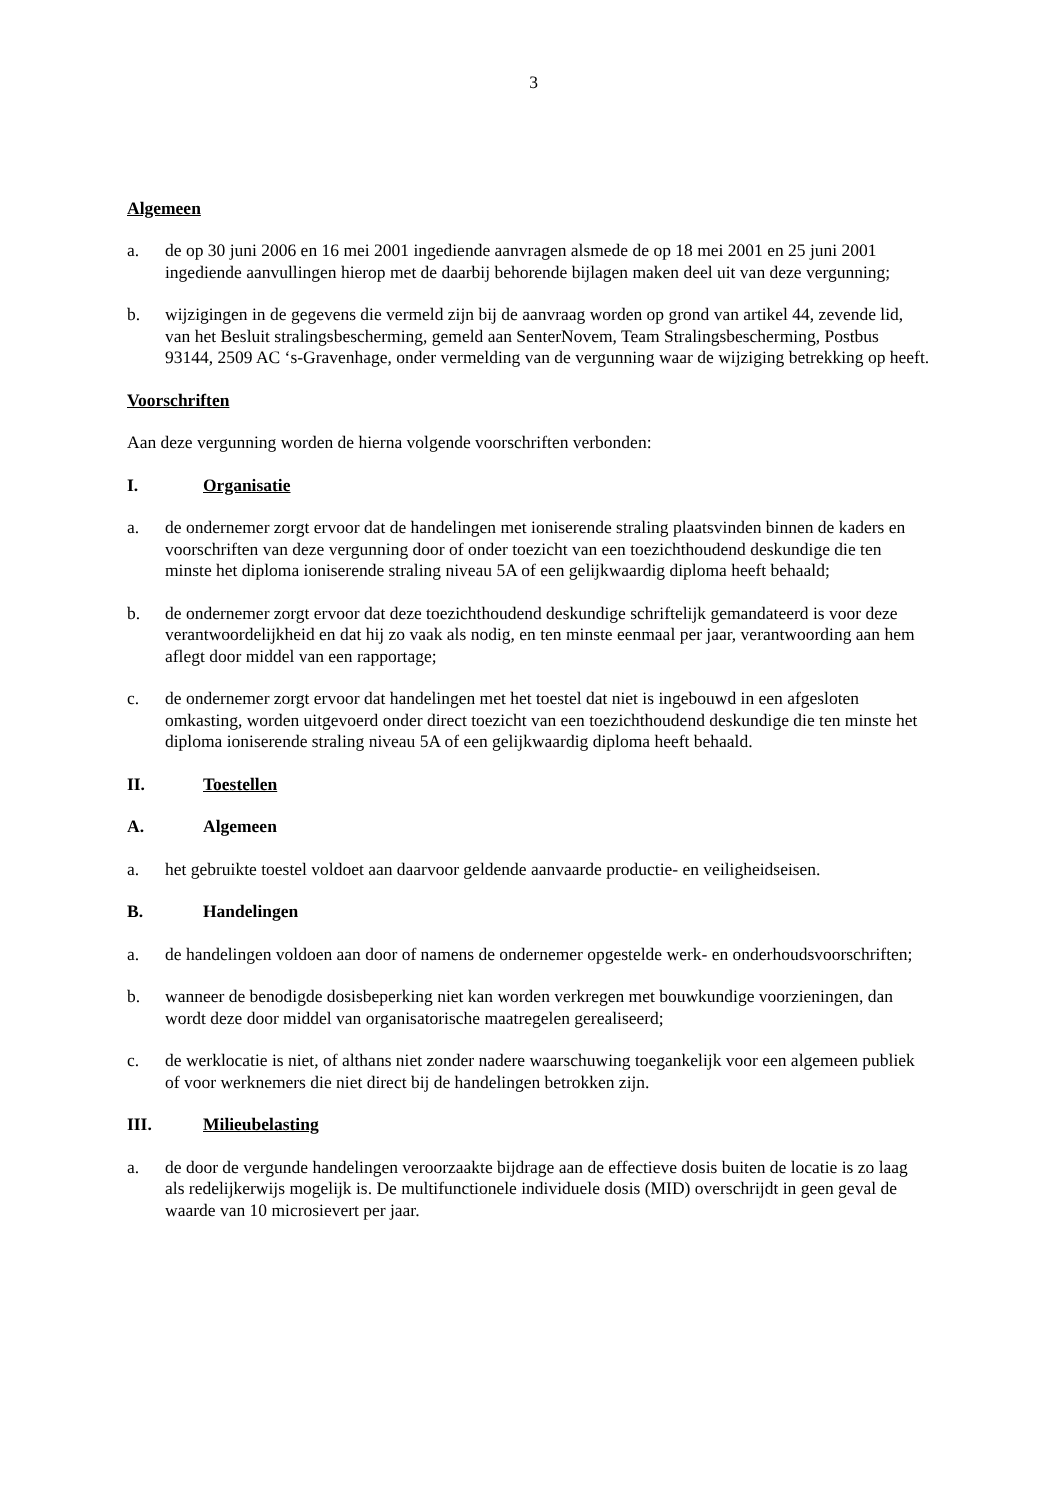3
Algemeen
a. de op 30 juni 2006 en 16 mei 2001 ingediende aanvragen alsmede de op 18 mei 2001 en 25 juni 2001 ingediende aanvullingen hierop met de daarbij behorende bijlagen maken deel uit van deze vergunning;
b. wijzigingen in de gegevens die vermeld zijn bij de aanvraag worden op grond van artikel 44, zevende lid, van het Besluit stralingsbescherming, gemeld aan SenterNovem, Team Stralingsbescherming, Postbus 93144, 2509 AC ‘s-Gravenhage, onder vermelding van de vergunning waar de wijziging betrekking op heeft.
Voorschriften
Aan deze vergunning worden de hierna volgende voorschriften verbonden:
I. Organisatie
a. de ondernemer zorgt ervoor dat de handelingen met ioniserende straling plaatsvinden binnen de kaders en voorschriften van deze vergunning door of onder toezicht van een toezichthoudend deskundige die ten minste het diploma ioniserende straling niveau 5A of een gelijkwaardig diploma heeft behaald;
b. de ondernemer zorgt ervoor dat deze toezichthoudend deskundige schriftelijk gemandateerd is voor deze verantwoordelijkheid en dat hij zo vaak als nodig, en ten minste eenmaal per jaar, verantwoording aan hem aflegt door middel van een rapportage;
c. de ondernemer zorgt ervoor dat handelingen met het toestel dat niet is ingebouwd in een afgesloten omkasting, worden uitgevoerd onder direct toezicht van een toezichthoudend deskundige die ten minste het diploma ioniserende straling niveau 5A of een gelijkwaardig diploma heeft behaald.
II. Toestellen
A. Algemeen
a. het gebruikte toestel voldoet aan daarvoor geldende aanvaarde productie- en veiligheidseisen.
B. Handelingen
a. de handelingen voldoen aan door of namens de ondernemer opgestelde werk- en onderhoudsvoorschriften;
b. wanneer de benodigde dosisbeperking niet kan worden verkregen met bouwkundige voorzieningen, dan wordt deze door middel van organisatorische maatregelen gerealiseerd;
c. de werklocatie is niet, of althans niet zonder nadere waarschuwing toegankelijk voor een algemeen publiek of voor werknemers die niet direct bij de handelingen betrokken zijn.
III. Milieubelasting
a. de door de vergunde handelingen veroorzaakte bijdrage aan de effectieve dosis buiten de locatie is zo laag als redelijkerwijs mogelijk is. De multifunctionele individuele dosis (MID) overschrijdt in geen geval de waarde van 10 microsievert per jaar.